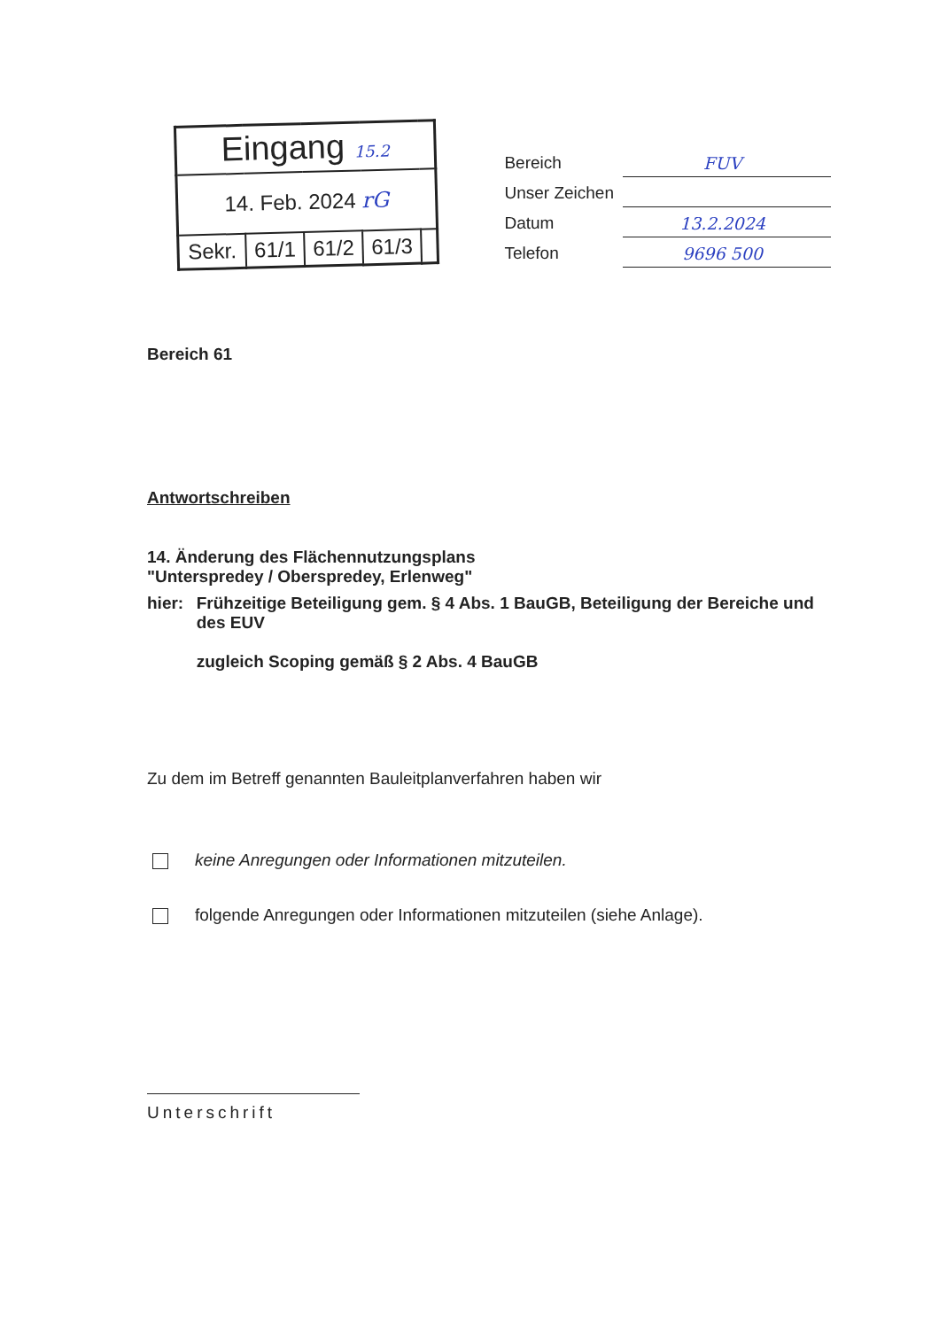| Eingang 15.2 | | | | |
| 14. Feb. 2024 rG | | | | |
| Sekr. | 61/1 | 61/2 | 61/3 | |
| Bereich | FUV |
| Unser Zeichen | |
| Datum | 13.2.2024 |
| Telefon | 9696 500 |
Bereich 61
Antwortschreiben
14. Änderung des Flächennutzungsplans
"Unterspredey / Oberspredey, Erlenweg"
hier: Frühzeitige Beteiligung gem. § 4 Abs. 1 BauGB, Beteiligung der Bereiche und des EUV
zugleich Scoping gemäß § 2 Abs. 4 BauGB
Zu dem im Betreff genannten Bauleitplanverfahren haben wir
keine Anregungen oder Informationen mitzuteilen.
folgende Anregungen oder Informationen mitzuteilen (siehe Anlage).
Unterschrift